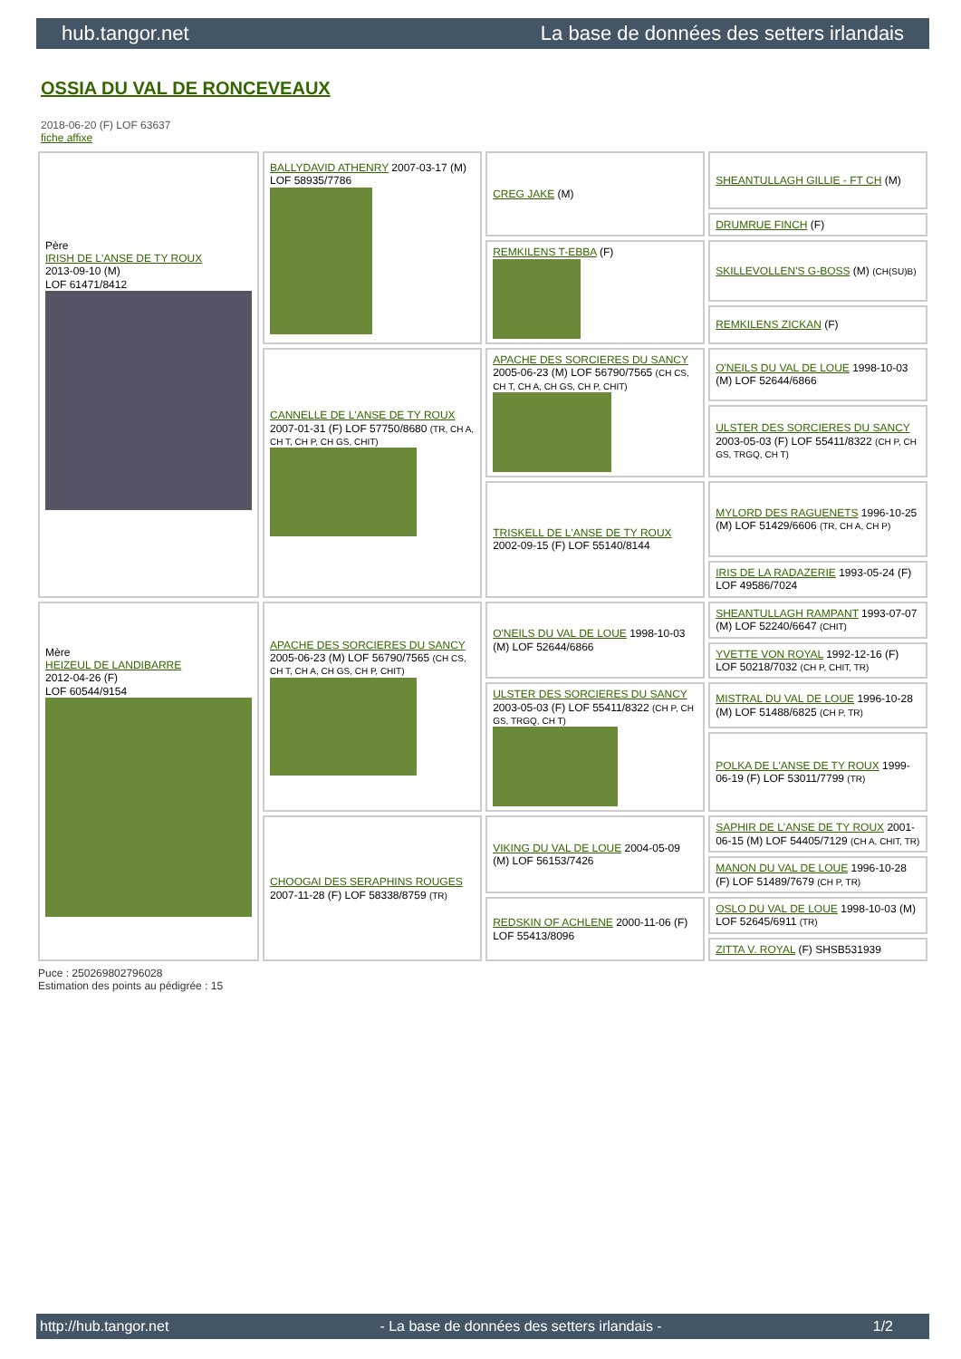hub.tangor.net La base de données des setters irlandais
OSSIA DU VAL DE RONCEVEAUX
2018-06-20 (F) LOF 63637
fiche affixe
| Père IRISH DE L'ANSE DE TY ROUX 2013-09-10 (M) LOF 61471/8412 | BALLYDAVID ATHENRY 2007-03-17 (M) LOF 58935/7786 | CREG JAKE (M) | SHEANTULLAGH GILLIE - FT CH (M) |
| | | | DRUMRUE FINCH (F) |
| | | REMKILENS T-EBBA (F) | SKILLEVOLLEN'S G-BOSS (M) (CH(SU)B) |
| | | | REMKILENS ZICKAN (F) |
| | CANNELLE DE L'ANSE DE TY ROUX 2007-01-31 (F) LOF 57750/8680 (TR, CH A, CH T, CH P, CH GS, CHIT) | APACHE DES SORCIERES DU SANCY 2005-06-23 (M) LOF 56790/7565 (CH CS, CH T, CH A, CH GS, CH P, CHIT) | O'NEILS DU VAL DE LOUE 1998-10-03 (M) LOF 52644/6866 |
| | | | ULSTER DES SORCIERES DU SANCY 2003-05-03 (F) LOF 55411/8322 (CH P, CH GS, TRGQ, CH T) |
| | | TRISKELL DE L'ANSE DE TY ROUX 2002-09-15 (F) LOF 55140/8144 | MYLORD DES RAGUENETS 1996-10-25 (M) LOF 51429/6606 (TR, CH A, CH P) |
| | | | IRIS DE LA RADAZERIE 1993-05-24 (F) LOF 49586/7024 |
| Mère HEIZEUL DE LANDIBARRE 2012-04-26 (F) LOF 60544/9154 | APACHE DES SORCIERES DU SANCY 2005-06-23 (M) LOF 56790/7565 (CH CS, CH T, CH A, CH GS, CH P, CHIT) | O'NEILS DU VAL DE LOUE 1998-10-03 (M) LOF 52644/6866 | SHEANTULLAGH RAMPANT 1993-07-07 (M) LOF 52240/6647 (CHIT) |
| | | | YVETTE VON ROYAL 1992-12-16 (F) LOF 50218/7032 (CH P, CHIT, TR) |
| | | ULSTER DES SORCIERES DU SANCY 2003-05-03 (F) LOF 55411/8322 (CH P, CH GS, TRGQ, CH T) | MISTRAL DU VAL DE LOUE 1996-10-28 (M) LOF 51488/6825 (CH P, TR) |
| | | | POLKA DE L'ANSE DE TY ROUX 1999-06-19 (F) LOF 53011/7799 (TR) |
| | CHOOGAI DES SERAPHINS ROUGES 2007-11-28 (F) LOF 58338/8759 (TR) | VIKING DU VAL DE LOUE 2004-05-09 (M) LOF 56153/7426 | SAPHIR DE L'ANSE DE TY ROUX 2001-06-15 (M) LOF 54405/7129 (CH A, CHIT, TR) |
| | | | MANON DU VAL DE LOUE 1996-10-28 (F) LOF 51489/7679 (CH P, TR) |
| | | REDSKIN OF ACHLENE 2000-11-06 (F) LOF 55413/8096 | OSLO DU VAL DE LOUE 1998-10-03 (M) LOF 52645/6911 (TR) |
| | | | ZITTA V. ROYAL (F) SHSB531939 |
Puce : 250269802796028
Estimation des points au pédigrée : 15
http://hub.tangor.net - La base de données des setters irlandais - 1/2